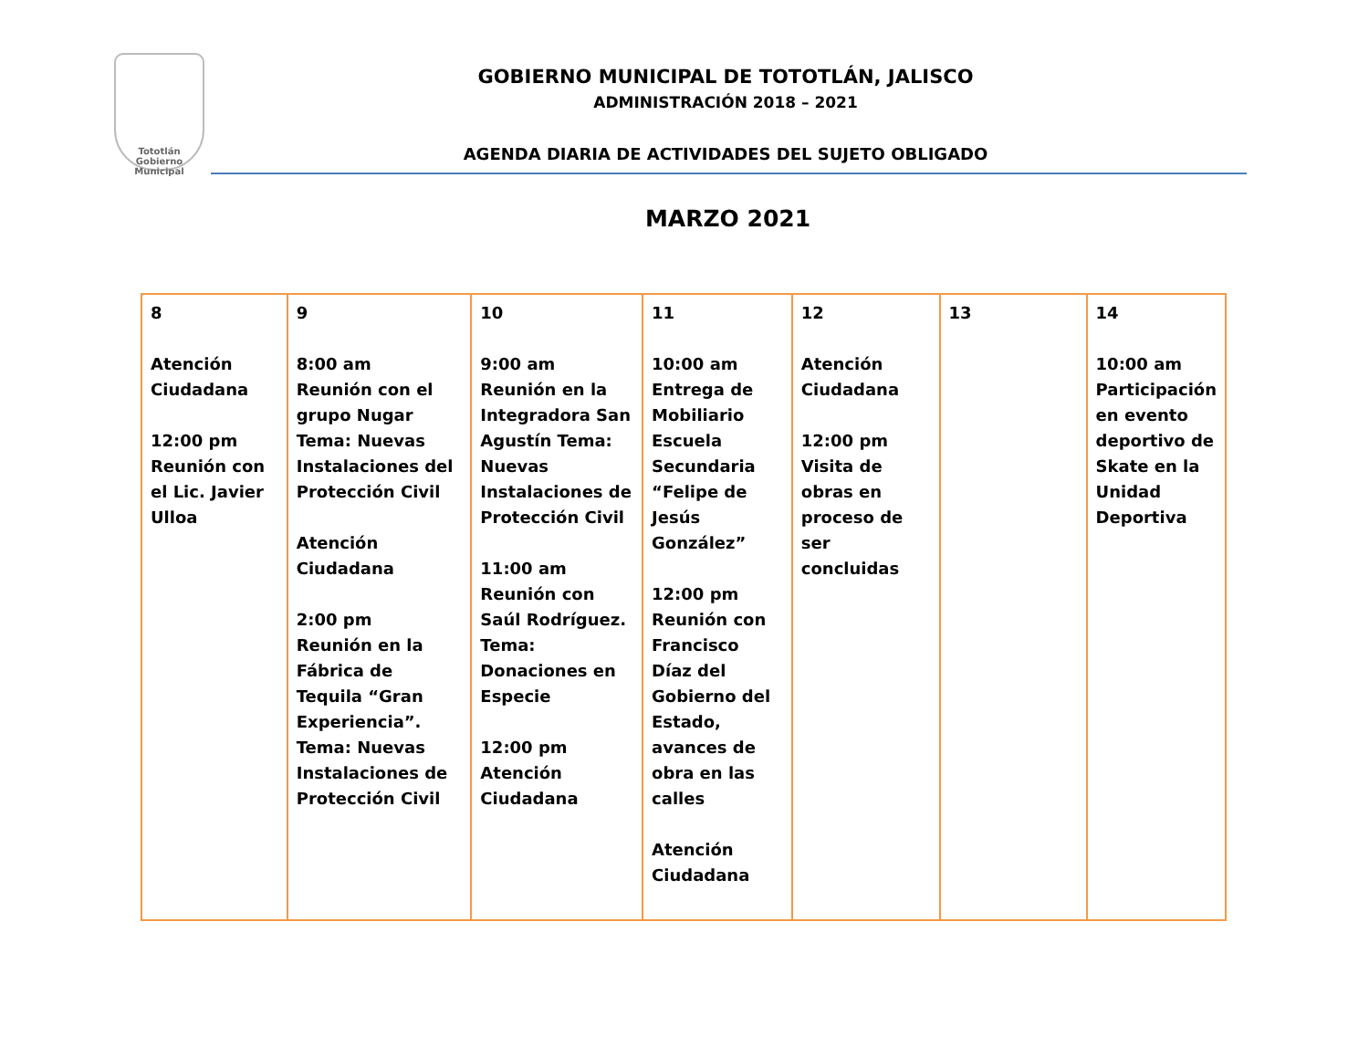Tototlán
Gobierno Municipal
GOBIERNO MUNICIPAL DE TOTOTLÁN, JALISCO
ADMINISTRACIÓN 2018 – 2021
AGENDA DIARIA DE ACTIVIDADES DEL SUJETO OBLIGADO
MARZO 2021
| 8 Atención Ciudadana 12:00 pm Reunión con el Lic. Javier Ulloa | 9 8:00 am Reunión con el grupo Nugar Tema: Nuevas Instalaciones del Protección Civil Atención Ciudadana 2:00 pm Reunión en la Fábrica de Tequila “Gran Experiencia”. Tema: Nuevas Instalaciones de Protección Civil | 10 9:00 am Reunión en la Integradora San Agustín Tema: Nuevas Instalaciones de Protección Civil 11:00 am Reunión con Saúl Rodríguez. Tema: Donaciones en Especie 12:00 pm Atención Ciudadana | 11 10:00 am Entrega de Mobiliario Escuela Secundaria “Felipe de Jesús González” 12:00 pm Reunión con Francisco Díaz del Gobierno del Estado, avances de obra en las calles Atención Ciudadana | 12 Atención Ciudadana 12:00 pm Visita de obras en proceso de ser concluidas | 13 | 14 10:00 am Participación en evento deportivo de Skate en la Unidad Deportiva |